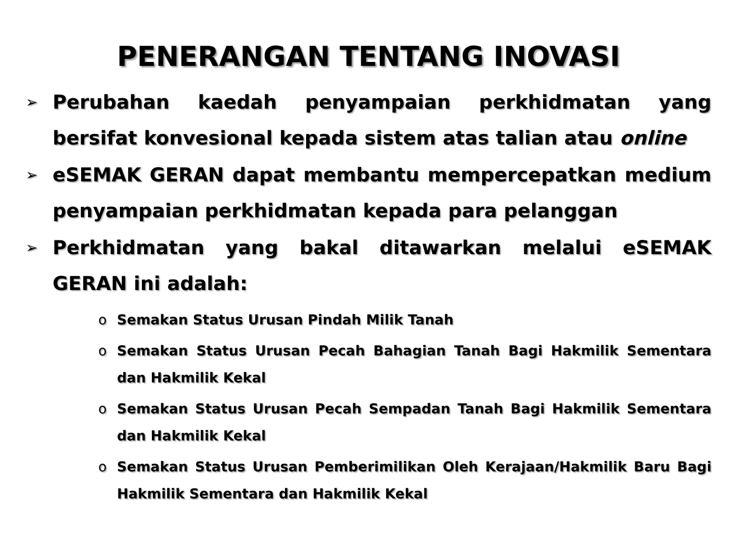PENERANGAN TENTANG INOVASI
➢ Perubahan kaedah penyampaian perkhidmatan yang bersifat konvesional kepada sistem atas talian atau online
➢ eSEMAK GERAN dapat membantu mempercepatkan medium penyampaian perkhidmatan kepada para pelanggan
➢ Perkhidmatan yang bakal ditawarkan melalui eSEMAK GERAN ini adalah:
o Semakan Status Urusan Pindah Milik Tanah
o Semakan Status Urusan Pecah Bahagian Tanah Bagi Hakmilik Sementara dan Hakmilik Kekal
o Semakan Status Urusan Pecah Sempadan Tanah Bagi Hakmilik Sementara dan Hakmilik Kekal
o Semakan Status Urusan Pemberimilikan Oleh Kerajaan/Hakmilik Baru Bagi Hakmilik Sementara dan Hakmilik Kekal